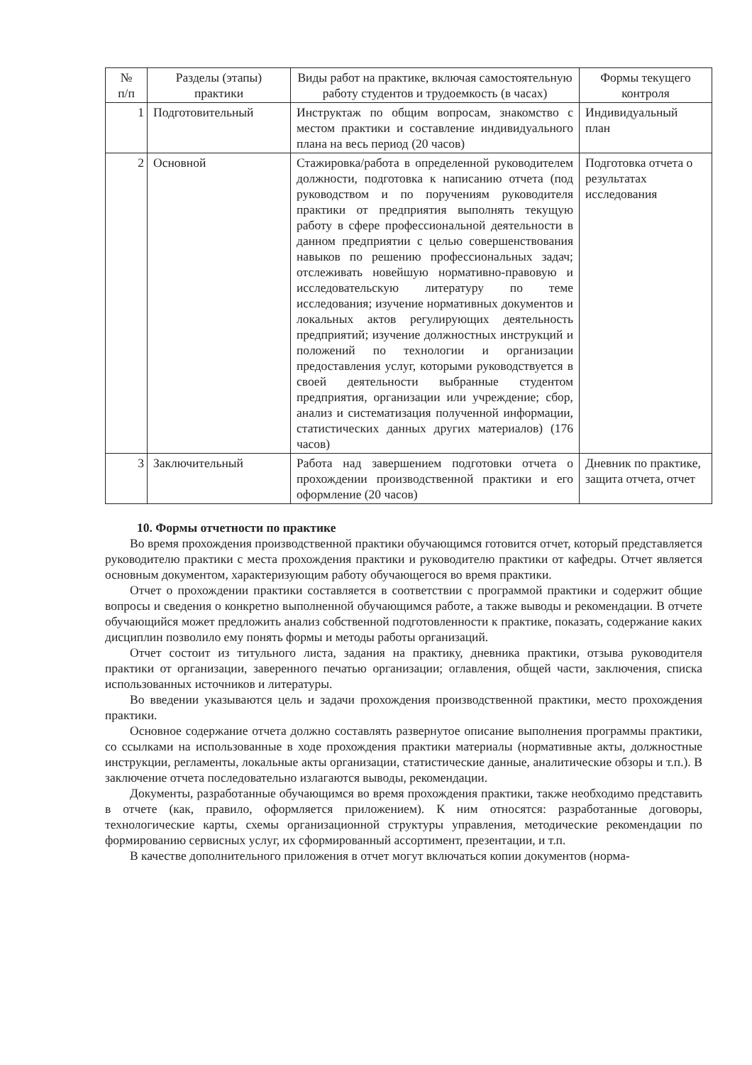| № п/п | Разделы (этапы) практики | Виды работ на практике, включая самостоятельную работу студентов и трудоемкость (в часах) | Формы текущего контроля |
| --- | --- | --- | --- |
| 1 | Подготовительный | Инструктаж по общим вопросам, знакомство с местом практики и составление индивидуального плана на весь период (20 часов) | Индивидуальный план |
| 2 | Основной | Стажировка/работа в определенной руководителем должности, подготовка к написанию отчета (под руководством и по поручениям руководителя практики от предприятия выполнять текущую работу в сфере профессиональной деятельности в данном предприятии с целью совершенствования навыков по решению профессиональных задач; отслеживать новейшую нормативно-правовую и исследовательскую литературу по теме исследования; изучение нормативных документов и локальных актов регулирующих деятельность предприятий; изучение должностных инструкций и положений по технологии и организации предоставления услуг, которыми руководствуется в своей деятельности выбранные студентом предприятия, организации или учреждение; сбор, анализ и систематизация полученной информации, статистических данных других материалов) (176 часов) | Подготовка отчета о результатах исследования |
| 3 | Заключительный | Работа над завершением подготовки отчета о прохождении производственной практики и его оформление (20 часов) | Дневник по практике, защита отчета, отчет |
10. Формы отчетности по практике
Во время прохождения производственной практики обучающимся готовится отчет, который представляется руководителю практики с места прохождения практики и руководителю практики от кафедры. Отчет является основным документом, характеризующим работу обучающегося во время практики.
Отчет о прохождении практики составляется в соответствии с программой практики и содержит общие вопросы и сведения о конкретно выполненной обучающимся работе, а также выводы и рекомендации. В отчете обучающийся может предложить анализ собственной подготовленности к практике, показать, содержание каких дисциплин позволило ему понять формы и методы работы организаций.
Отчет состоит из титульного листа, задания на практику, дневника практики, отзыва руководителя практики от организации, заверенного печатью организации; оглавления, общей части, заключения, списка использованных источников и литературы.
Во введении указываются цель и задачи прохождения производственной практики, место прохождения практики.
Основное содержание отчета должно составлять развернутое описание выполнения программы практики, со ссылками на использованные в ходе прохождения практики материалы (нормативные акты, должностные инструкции, регламенты, локальные акты организации, статистические данные, аналитические обзоры и т.п.). В заключение отчета последовательно излагаются выводы, рекомендации.
Документы, разработанные обучающимся во время прохождения практики, также необходимо представить в отчете (как, правило, оформляется приложением). К ним относятся: разработанные договоры, технологические карты, схемы организационной структуры управления, методические рекомендации по формированию сервисных услуг, их сформированный ассортимент, презентации, и т.п.
В качестве дополнительного приложения в отчет могут включаться копии документов (норма-